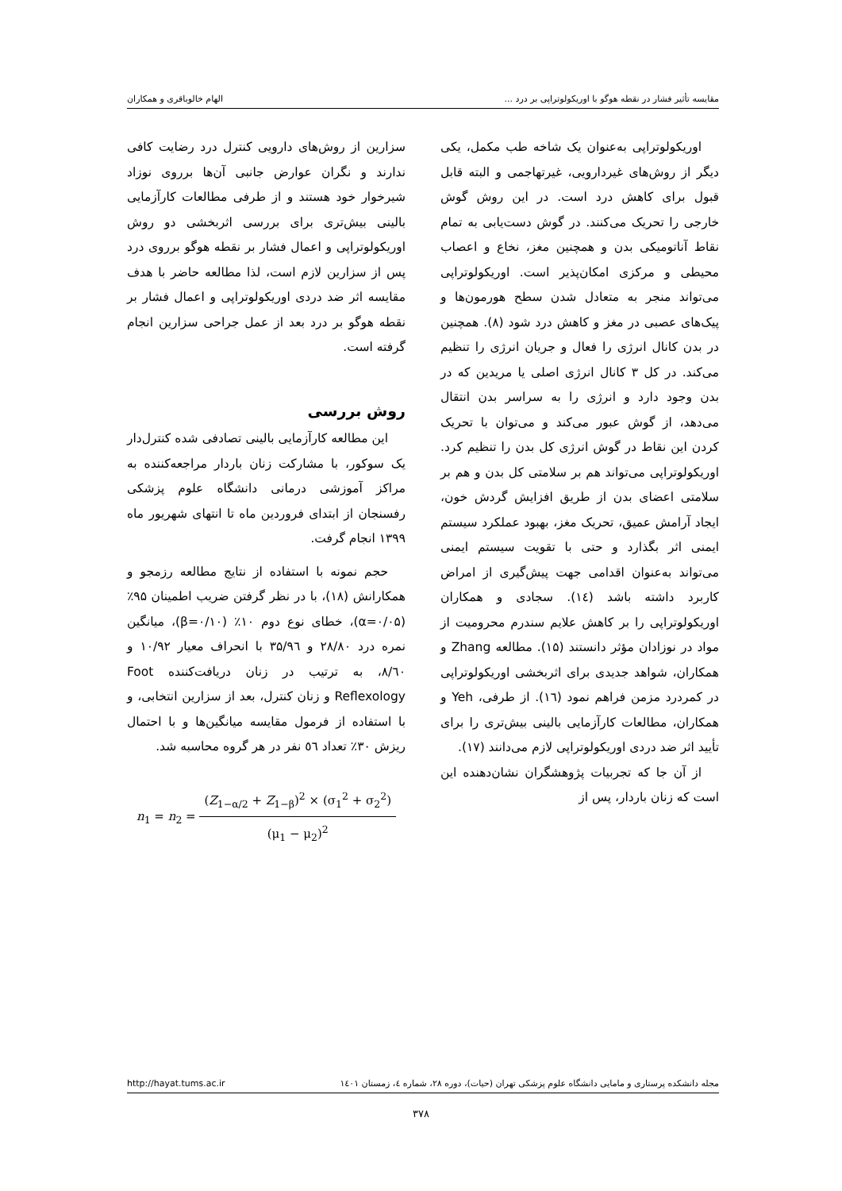مقایسه تأثیر فشار در نقطه هوگو با اوریکولوتراپی بر درد ... الهام خالوباقری و همکاران
اوریکولوتراپی به‌عنوان یک شاخه طب مکمل، یکی دیگر از روش‌های غیردارویی، غیرتهاجمی و البته قابل قبول برای کاهش درد است. در این روش گوش خارجی را تحریک می‌کنند. در گوش دست‌یابی به تمام نقاط آناتومیکی بدن و همچنین مغز، نخاع و اعصاب محیطی و مرکزی امکان‌پذیر است. اوریکولوتراپی می‌تواند منجر به متعادل شدن سطح هورمون‌ها و پیک‌های عصبی در مغز و کاهش درد شود (۸). همچنین در بدن کانال انرژی را فعال و جریان انرژی را تنظیم می‌کند. در کل ۳ کانال انرژی اصلی یا مریدین که در بدن وجود دارد و انرژی را به سراسر بدن انتقال می‌دهد، از گوش عبور می‌کند و می‌توان با تحریک کردن این نقاط در گوش انرژی کل بدن را تنظیم کرد. اوریکولوتراپی می‌تواند هم بر سلامتی کل بدن و هم بر سلامتی اعضای بدن از طریق افزایش گردش خون، ایجاد آرامش عمیق، تحریک مغز، بهبود عملکرد سیستم ایمنی اثر بگذارد و حتی با تقویت سیستم ایمنی می‌تواند به‌عنوان اقدامی جهت پیش‌گیری از امراض کاربرد داشته باشد (۱٤). سجادی و همکاران اوریکولوتراپی را بر کاهش علایم سندرم محرومیت از مواد در نوزادان مؤثر دانستند (۱۵). مطالعه Zhang و همکاران، شواهد جدیدی برای اثربخشی اوریکولوتراپی در کمردرد مزمن فراهم نمود (۱٦). از طرفی، Yeh و همکاران، مطالعات کارآزمایی بالینی بیش‌تری را برای تأیید اثر ضد دردی اوریکولوتراپی لازم می‌دانند (۱۷).
از آن جا که تجربیات پژوهشگران نشان‌دهنده این است که زنان باردار، پس از
سزارین از روش‌های دارویی کنترل درد رضایت کافی ندارند و نگران عوارض جانبی آن‌ها برروی نوزاد شیرخوار خود هستند و از طرفی مطالعات کارآزمایی بالینی بیش‌تری برای بررسی اثربخشی دو روش اوریکولوتراپی و اعمال فشار بر نقطه هوگو برروی درد پس از سزارین لازم است، لذا مطالعه حاضر با هدف مقایسه اثر ضد دردی اوریکولوتراپی و اعمال فشار بر نقطه هوگو بر درد بعد از عمل جراحی سزارین انجام گرفته است.
روش بررسی
این مطالعه کارآزمایی بالینی تصادفی شده کنترل‌دار یک سوکور، با مشارکت زنان باردار مراجعه‌کننده به مراکز آموزشی درمانی دانشگاه علوم پزشکی رفسنجان از ابتدای فروردین ماه تا انتهای شهریور ماه ۱۳۹۹ انجام گرفت.
حجم نمونه با استفاده از نتایج مطالعه رزمجو و همکارانش (۱۸)، با در نظر گرفتن ضریب اطمینان ۹۵٪ (α=۰/۰۵)، خطای نوع دوم ۱۰٪ (β=۰/۱۰)، میانگین نمره درد ۲۸/۸۰ و ۳۵/۹٦ با انحراف معیار ۱۰/۹۲ و ۸/٦۰، به ترتیب در زنان دریافت‌کننده Foot Reflexology و زنان کنترل، بعد از سزارین انتخابی، و با استفاده از فرمول مقایسه میانگین‌ها و با احتمال ریزش ۳۰٪ تعداد ٥٦ نفر در هر گروه محاسبه شد.
n<sub>1</sub> = n<sub>2</sub> = (Z<sub>1−α/2</sub> + Z<sub>1−β</sub>)<sup>2</sup> × (σ<sub>1</sub><sup>2</sup> + σ<sub>2</sub><sup>2</sup>) (μ<sub>1</sub> − μ<sub>2</sub>)<sup>2</sup>
مجله دانشکده پرستاری و مامایی دانشگاه علوم پزشکی تهران (حیات)، دوره ۲۸، شماره ٤، زمستان ۱٤۰۱ http://hayat.tums.ac.ir
۳۷۸